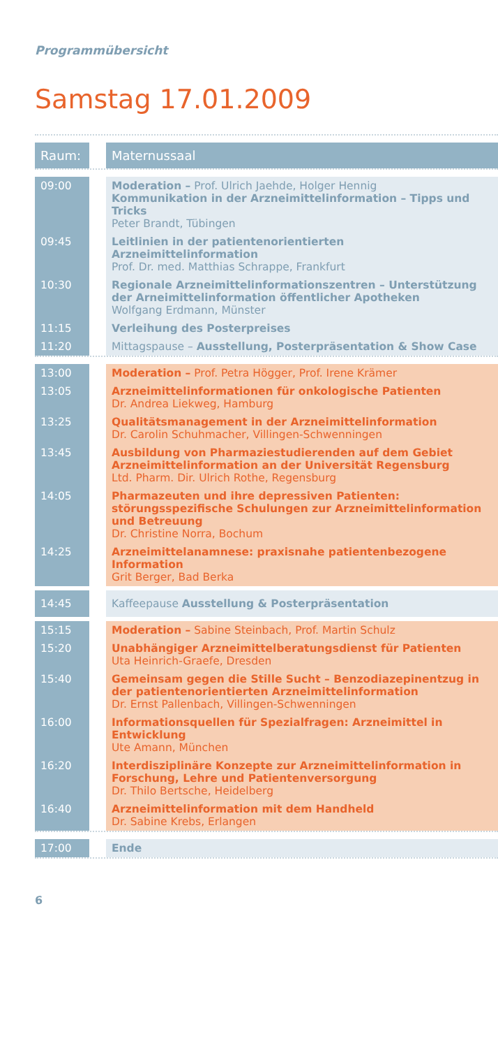Programmübersicht
Samstag 17.01.2009
| Raum: | | Maternussaal |
| 09:00 | | Moderation – Prof. Ulrich Jaehde, Holger Hennig Kommunikation in der Arzneimittelinformation – Tipps und Tricks Peter Brandt, Tübingen |
| 09:45 | | Leitlinien in der patientenorientierten Arzneimittelinformation Prof. Dr. med. Matthias Schrappe, Frankfurt |
| 10:30 | | Regionale Arzneimittelinformationszentren – Unterstützung der Arneimittelinformation öffentlicher Apotheken Wolfgang Erdmann, Münster |
| 11:15 | | Verleihung des Posterpreises |
| 11:20 | | Mittagspause – Ausstellung, Posterpräsentation & Show Case |
| 13:00 | | Moderation – Prof. Petra Högger, Prof. Irene Krämer |
| 13:05 | | Arzneimittelinformationen für onkologische Patienten Dr. Andrea Liekweg, Hamburg |
| 13:25 | | Qualitätsmanagement in der Arzneimittelinformation Dr. Carolin Schuhmacher, Villingen-Schwenningen |
| 13:45 | | Ausbildung von Pharmaziestudierenden auf dem Gebiet Arzneimittelinformation an der Universität Regensburg Ltd. Pharm. Dir. Ulrich Rothe, Regensburg |
| 14:05 | | Pharmazeuten und ihre depressiven Patienten: störungsspezifische Schulungen zur Arzneimittelinformation und Betreuung Dr. Christine Norra, Bochum |
| 14:25 | | Arzneimittelanamnese: praxisnahe patientenbezogene Information Grit Berger, Bad Berka |
| 14:45 | | Kaffeepause Ausstellung & Posterpräsentation |
| 15:15 | | Moderation – Sabine Steinbach, Prof. Martin Schulz |
| 15:20 | | Unabhängiger Arzneimittelberatungsdienst für Patienten Uta Heinrich-Graefe, Dresden |
| 15:40 | | Gemeinsam gegen die Stille Sucht – Benzodiazepinentzug in der patientenorientierten Arzneimittelinformation Dr. Ernst Pallenbach, Villingen-Schwenningen |
| 16:00 | | Informationsquellen für Spezialfragen: Arzneimittel in Entwicklung Ute Amann, München |
| 16:20 | | Interdisziplinäre Konzepte zur Arzneimittelinformation in Forschung, Lehre und Patientenversorgung Dr. Thilo Bertsche, Heidelberg |
| 16:40 | | Arzneimittelinformation mit dem Handheld Dr. Sabine Krebs, Erlangen |
| 17:00 | | Ende |
6